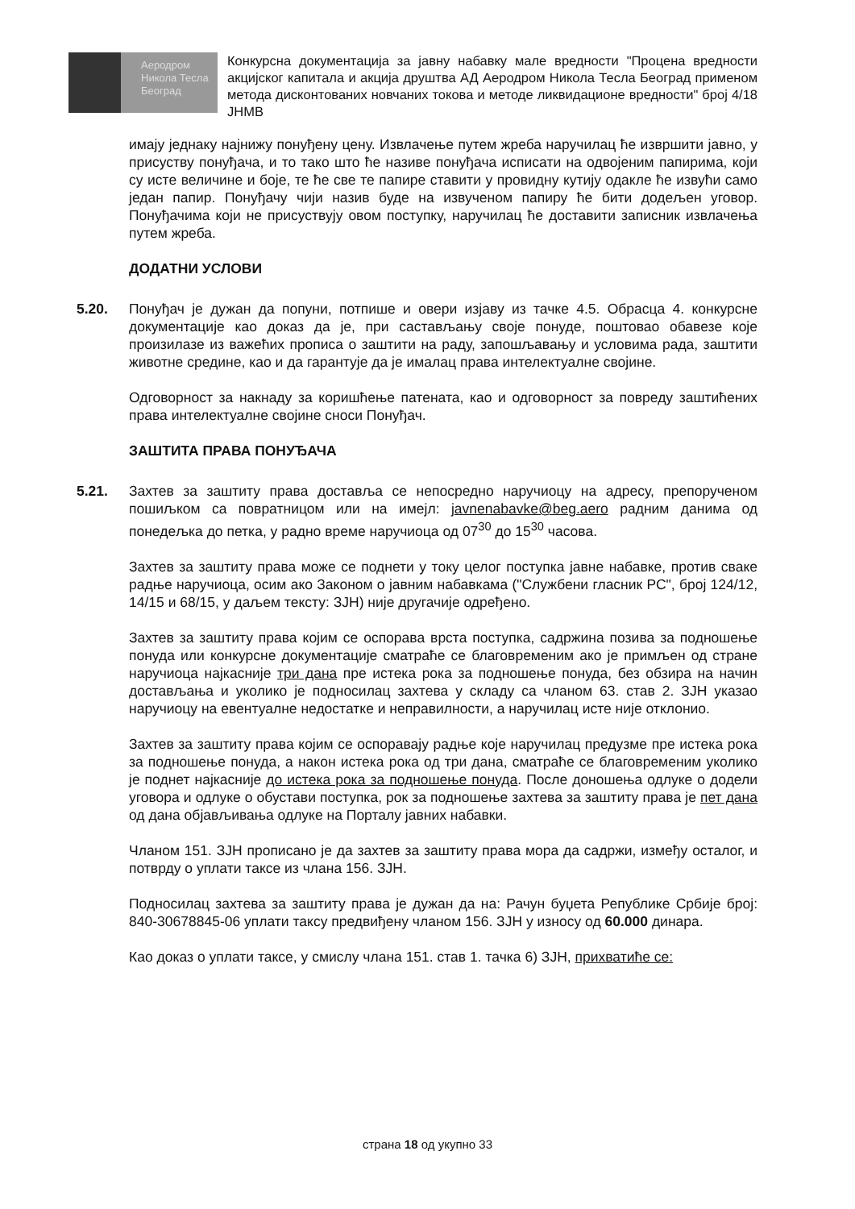Аеродром
Никола Тесла
Београд
Конкурсна документација за јавну набавку мале вредности "Процена вредности акцијског капитала и акција друштва АД Аеродром Никола Тесла Београд применом метода дисконтованих новчаних токова и методе ликвидационе вредности" број 4/18 ЈНМВ
имају једнаку најнижу понуђену цену. Извлачење путем жреба наручилац ће извршити јавно, у присуству понуђача, и то тако што ће називе понуђача исписати на одвојеним папирима, који су исте величине и боје, те ће све те папире ставити у провидну кутију одакле ће извући само један папир. Понуђачу чији назив буде на извученом папиру ће бити додељен уговор. Понуђачима који не присуствују овом поступку, наручилац ће доставити записник извлачења путем жреба.
ДОДАТНИ УСЛОВИ
5.20. Понуђач је дужан да попуни, потпише и овери изјаву из тачке 4.5. Обрасца 4. конкурсне документације као доказ да је, при састављању своје понуде, поштовао обавезе које произилазе из важећих прописа о заштити на раду, запошљавању и условима рада, заштити животне средине, као и да гарантује да је ималац права интелектуалне својине.
Одговорност за накнаду за коришћење патената, као и одговорност за повреду заштићених права интелектуалне својине сноси Понуђач.
ЗАШТИТА ПРАВА ПОНУЂАЧА
5.21. Захтев за заштиту права доставља се непосредно наручиоцу на адресу, препорученом пошиљком са повратницом или на имејл: javnenabavke@beg.aero радним данима од понедељка до петка, у радно време наручиоца од 07<sup>30</sup> до 15<sup>30</sup> часова.
Захтев за заштиту права може се поднети у току целог поступка јавне набавке, против сваке радње наручиоца, осим ако Законом о јавним набавкама ("Службени гласник РС", број 124/12, 14/15 и 68/15, у даљем тексту: ЗЈН) није другачије одређено.
Захтев за заштиту права којим се оспорава врста поступка, садржина позива за подношење понуда или конкурсне документације сматраће се благовременим ако је примљен од стране наручиоца најкасније три дана пре истека рока за подношење понуда, без обзира на начин достављања и уколико је подносилац захтева у складу са чланом 63. став 2. ЗЈН указао наручиоцу на евентуалне недостатке и неправилности, а наручилац исте није отклонио.
Захтев за заштиту права којим се оспоравају радње које наручилац предузме пре истека рока за подношење понуда, а након истека рока од три дана, сматраће се благовременим уколико је поднет најкасније до истека рока за подношење понуда. После доношења одлуке о додели уговора и одлуке о обустави поступка, рок за подношење захтева за заштиту права је пет дана од дана објављивања одлуке на Порталу јавних набавки.
Чланом 151. ЗЈН прописано је да захтев за заштиту права мора да садржи, између осталог, и потврду о уплати таксе из члана 156. ЗЈН.
Подносилац захтева за заштиту права је дужан да на: Рачун буџета Републике Србије број: 840-30678845-06 уплати таксу предвиђену чланом 156. ЗЈН у износу од 60.000 динара.
Као доказ о уплати таксе, у смислу члана 151. став 1. тачка 6) ЗЈН, прихватиће се:
страна 18 од укупно 33